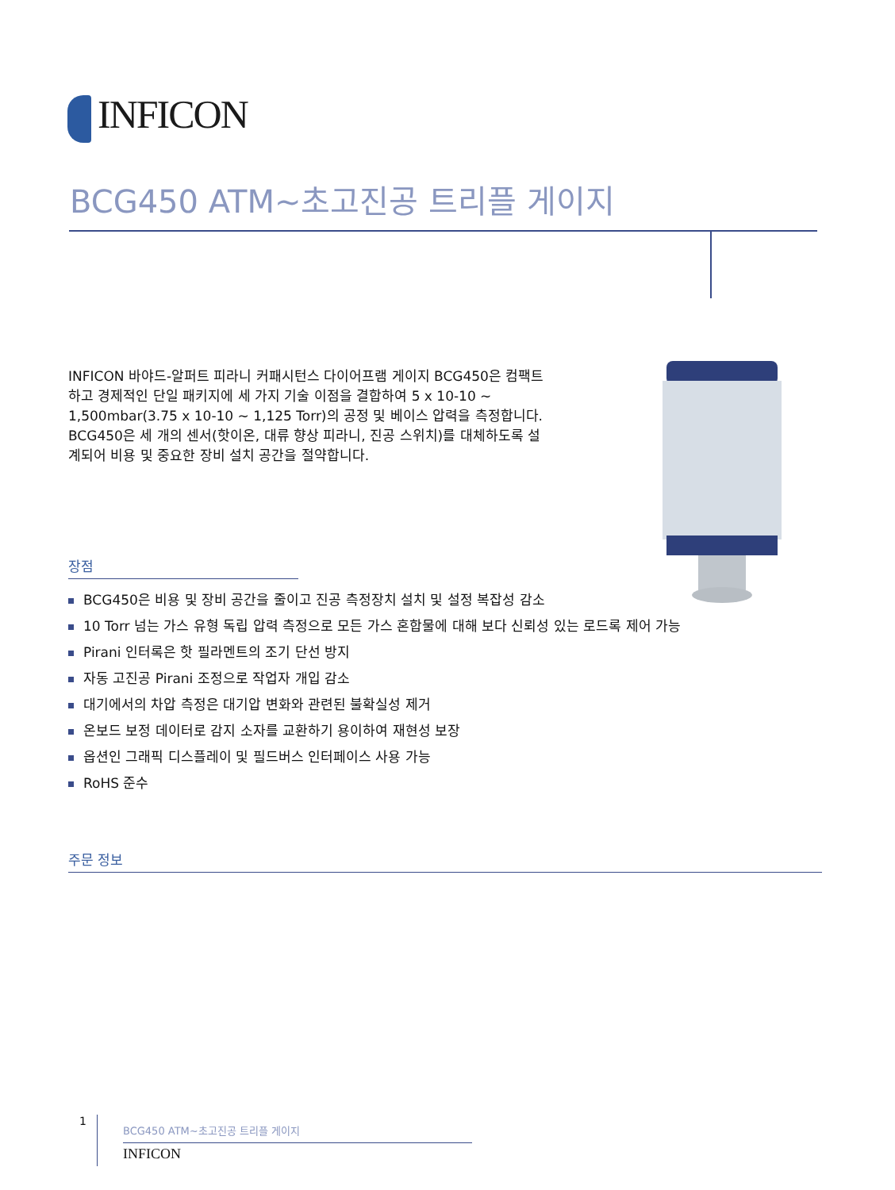INFICON
BCG450 ATM~초고진공 트리플 게이지
INFICON 바야드-알퍼트 피라니 커패시턴스 다이어프램 게이지 BCG450은 컴팩트하고 경제적인 단일 패키지에 세 가지 기술 이점을 결합하여 5 x 10-10 ~ 1,500mbar(3.75 x 10-10 ~ 1,125 Torr)의 공정 및 베이스 압력을 측정합니다. BCG450은 세 개의 센서(핫이온, 대류 향상 피라니, 진공 스위치)를 대체하도록 설계되어 비용 및 중요한 장비 설치 공간을 절약합니다.
장점
BCG450은 비용 및 장비 공간을 줄이고 진공 측정장치 설치 및 설정 복잡성 감소
10 Torr 넘는 가스 유형 독립 압력 측정으로 모든 가스 혼합물에 대해 보다 신뢰성 있는 로드록 제어 가능
Pirani 인터록은 핫 필라멘트의 조기 단선 방지
자동 고진공 Pirani 조정으로 작업자 개입 감소
대기에서의 차압 측정은 대기압 변화와 관련된 불확실성 제거
온보드 보정 데이터로 감지 소자를 교환하기 용이하여 재현성 보장
옵션인 그래픽 디스플레이 및 필드버스 인터페이스 사용 가능
RoHS 준수
주문 정보
1
BCG450 ATM~초고진공 트리플 게이지
INFICON